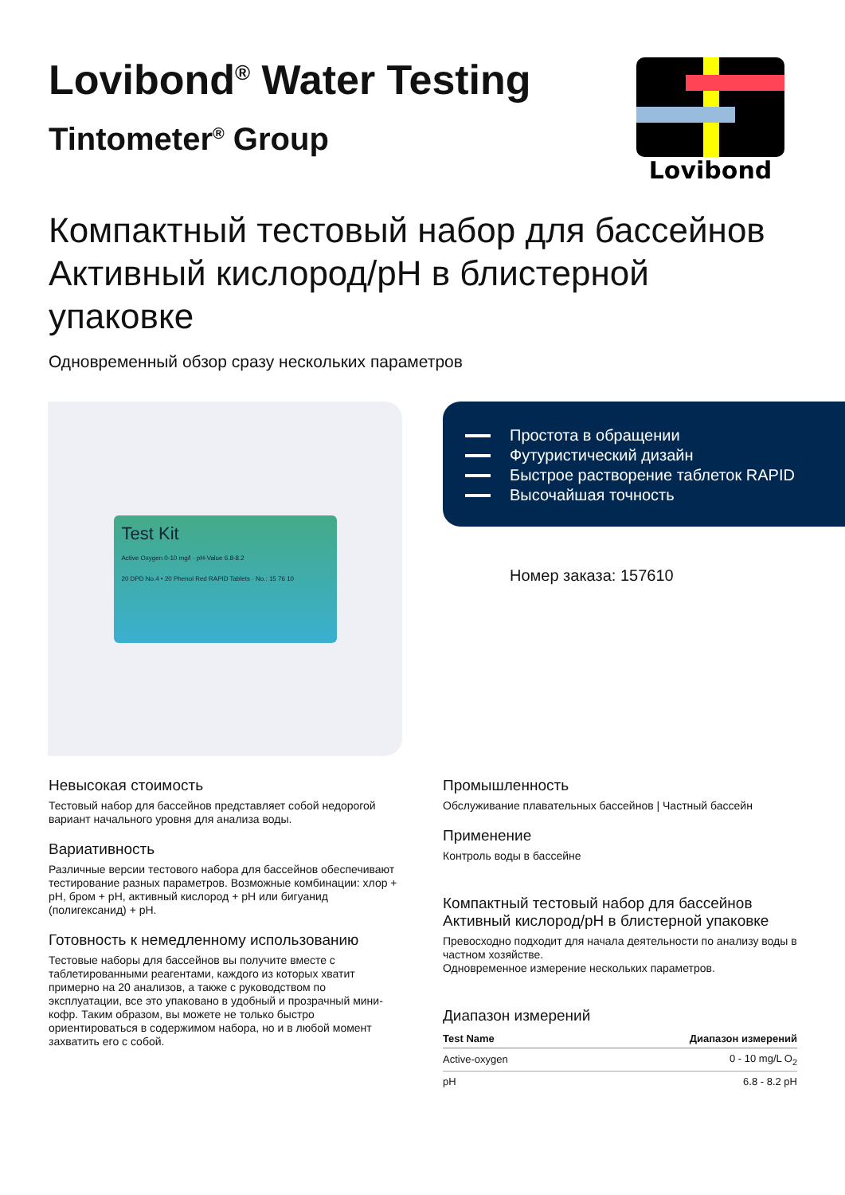Lovibond<sup>®</sup> Water Testing
Tintometer<sup>®</sup> Group
Lovibond
Компактный тестовый набор для бассейнов Активный кислород/pH в блистерной упаковке
Одновременный обзор сразу нескольких параметров
Test Kit
Active Oxygen 0-10 mg/l · pH-Value 6.8-8.2
20 DPD No.4 • 20 Phenol Red RAPID Tablets · No.: 15 76 10
Простота в обращении
Футуристический дизайн
Быстрое растворение таблеток RAPID
Высочайшая точность
Номер заказа: 157610
Невысокая стоимость
Тестовый набор для бассейнов представляет собой недорогой вариант начального уровня для анализа воды.
Вариативность
Различные версии тестового набора для бассейнов обеспечивают тестирование разных параметров. Возможные комбинации: хлор + pH, бром + pH, активный кислород + pH или бигуанид (полигексанид) + pH.
Готовность к немедленному использованию
Тестовые наборы для бассейнов вы получите вместе с таблетированными реагентами, каждого из которых хватит примерно на 20 анализов, а также с руководством по эксплуатации, все это упаковано в удобный и прозрачный мини-кофр. Таким образом, вы можете не только быстро ориентироваться в содержимом набора, но и в любой момент захватить его с собой.
Промышленность
Обслуживание плавательных бассейнов | Частный бассейн
Применение
Контроль воды в бассейне
Компактный тестовый набор для бассейнов Активный кислород/pH в блистерной упаковке
Превосходно подходит для начала деятельности по анализу воды в частном хозяйстве.
Одновременное измерение нескольких параметров.
Диапазон измерений
| Test Name | Диапазон измерений |
| --- | --- |
| Active-oxygen | 0 - 10 mg/L O<sub>2</sub> |
| pH | 6.8 - 8.2 pH |